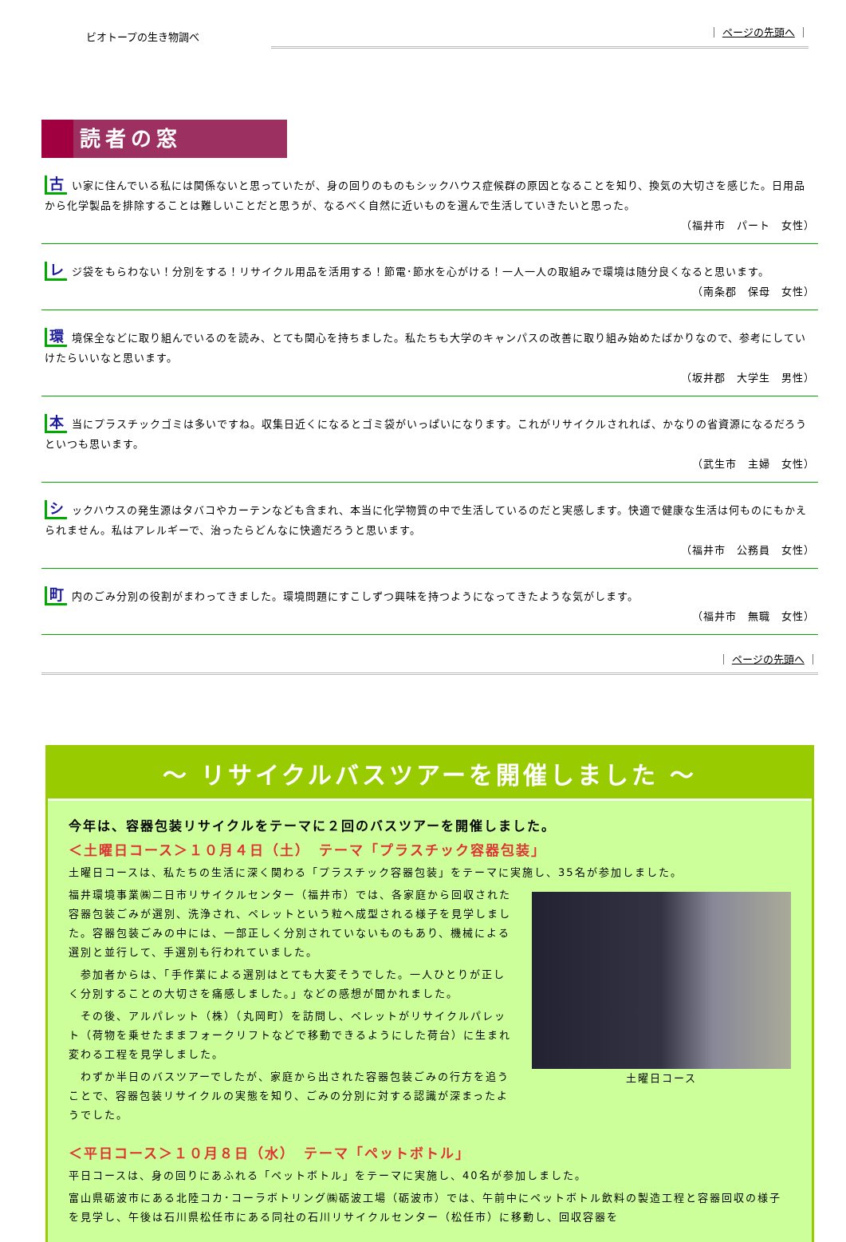ビオトープの生き物調べ
｜ ページの先頭へ ｜
読者の窓
古い家に住んでいる私には関係ないと思っていたが、身の回りのものもシックハウス症候群の原因となることを知り、換気の大切さを感じた。日用品から化学製品を排除することは難しいことだと思うが、なるべく自然に近いものを選んで生活していきたいと思った。
（福井市　パート　女性）
レジ袋をもらわない！分別をする！リサイクル用品を活用する！節電･節水を心がける！一人一人の取組みで環境は随分良くなると思います。
（南条郡　保母　女性）
環境保全などに取り組んでいるのを読み、とても関心を持ちました。私たちも大学のキャンパスの改善に取り組み始めたばかりなので、参考にしていけたらいいなと思います。
（坂井郡　大学生　男性）
本当にプラスチックゴミは多いですね。収集日近くになるとゴミ袋がいっぱいになります。これがリサイクルされれば、かなりの省資源になるだろうといつも思います。
（武生市　主婦　女性）
シックハウスの発生源はタバコやカーテンなども含まれ、本当に化学物質の中で生活しているのだと実感します。快適で健康な生活は何ものにもかえられません。私はアレルギーで、治ったらどんなに快適だろうと思います。
（福井市　公務員　女性）
町内のごみ分別の役割がまわってきました。環境問題にすこしずつ興味を持つようになってきたような気がします。
（福井市　無職　女性）
｜ ページの先頭へ ｜
～ リサイクルバスツアーを開催しました ～
今年は、容器包装リサイクルをテーマに２回のバスツアーを開催しました。
＜土曜日コース＞１０月４日（土）　テーマ「プラスチック容器包装」
土曜日コースは、私たちの生活に深く関わる「プラスチック容器包装」をテーマに実施し、35名が参加しました。
土曜日コース
福井環境事業㈱二日市リサイクルセンター（福井市）では、各家庭から回収された容器包装ごみが選別、洗浄され、ペレットという粒へ成型される様子を見学しました。容器包装ごみの中には、一部正しく分別されていないものもあり、機械による選別と並行して、手選別も行われていました。
　参加者からは、「手作業による選別はとても大変そうでした。一人ひとりが正しく分別することの大切さを痛感しました。」などの感想が聞かれました。
　その後、アルパレット（株）（丸岡町）を訪問し、ペレットがリサイクルパレット（荷物を乗せたままフォークリフトなどで移動できるようにした荷台）に生まれ変わる工程を見学しました。
　わずか半日のバスツアーでしたが、家庭から出された容器包装ごみの行方を追うことで、容器包装リサイクルの実態を知り、ごみの分別に対する認識が深まったようでした。
＜平日コース＞１０月８日（水）　テーマ「ペットボトル」
平日コースは、身の回りにあふれる「ペットボトル」をテーマに実施し、40名が参加しました。
富山県砺波市にある北陸コカ･コーラボトリング㈱砺波工場（砺波市）では、午前中にペットボトル飲料の製造工程と容器回収の様子を見学し、午後は石川県松任市にある同社の石川リサイクルセンター（松任市）に移動し、回収容器を